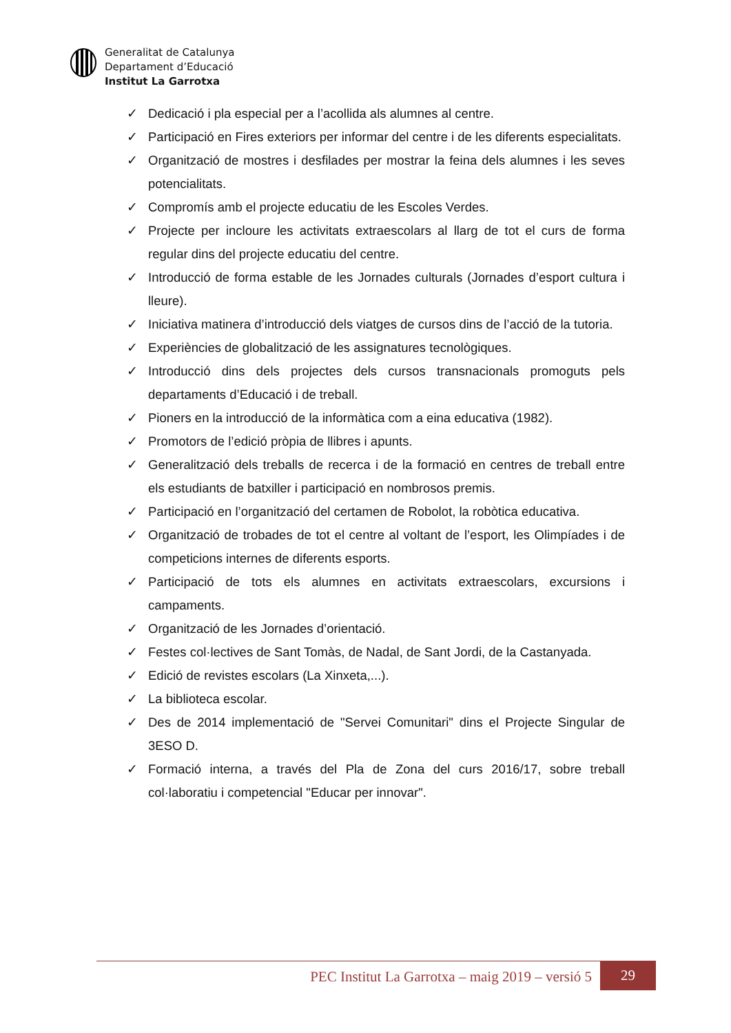Generalitat de Catalunya
Departament d’Educació
Institut La Garrotxa
✓ Dedicació i pla especial per a l’acollida als alumnes al centre.
✓ Participació en Fires exteriors per informar del centre i de les diferents especialitats.
✓ Organització de mostres i desfilades per mostrar la feina dels alumnes i les seves potencialitats.
✓ Compromís amb el projecte educatiu de les Escoles Verdes.
✓ Projecte per incloure les activitats extraescolars al llarg de tot el curs de forma regular dins del projecte educatiu del centre.
✓ Introducció de forma estable de les Jornades culturals (Jornades d’esport cultura i lleure).
✓ Iniciativa matinera d’introducció dels viatges de cursos dins de l’acció de la tutoria.
✓ Experiències de globalització de les assignatures tecnològiques.
✓ Introducció dins dels projectes dels cursos transnacionals promoguts pels departaments d’Educació i de treball.
✓ Pioners en la introducció de la informàtica com a eina educativa (1982).
✓ Promotors de l’edició pròpia de llibres i apunts.
✓ Generalització dels treballs de recerca i de la formació en centres de treball entre els estudiants de batxiller i participació en nombrosos premis.
✓ Participació en l’organització del certamen de Robolot, la robòtica educativa.
✓ Organització de trobades de tot el centre al voltant de l’esport, les Olimpíades i de competicions internes de diferents esports.
✓ Participació de tots els alumnes en activitats extraescolars, excursions i campaments.
✓ Organització de les Jornades d’orientació.
✓ Festes col·lectives de Sant Tomàs, de Nadal, de Sant Jordi, de la Castanyada.
✓ Edició de revistes escolars (La Xinxeta,...).
✓ La biblioteca escolar.
✓ Des de 2014 implementació de "Servei Comunitari" dins el Projecte Singular de 3ESO D.
✓ Formació interna, a través del Pla de Zona del curs 2016/17, sobre treball col·laboratiu i competencial "Educar per innovar".
PEC Institut La Garrotxa – maig 2019 – versió 5 29